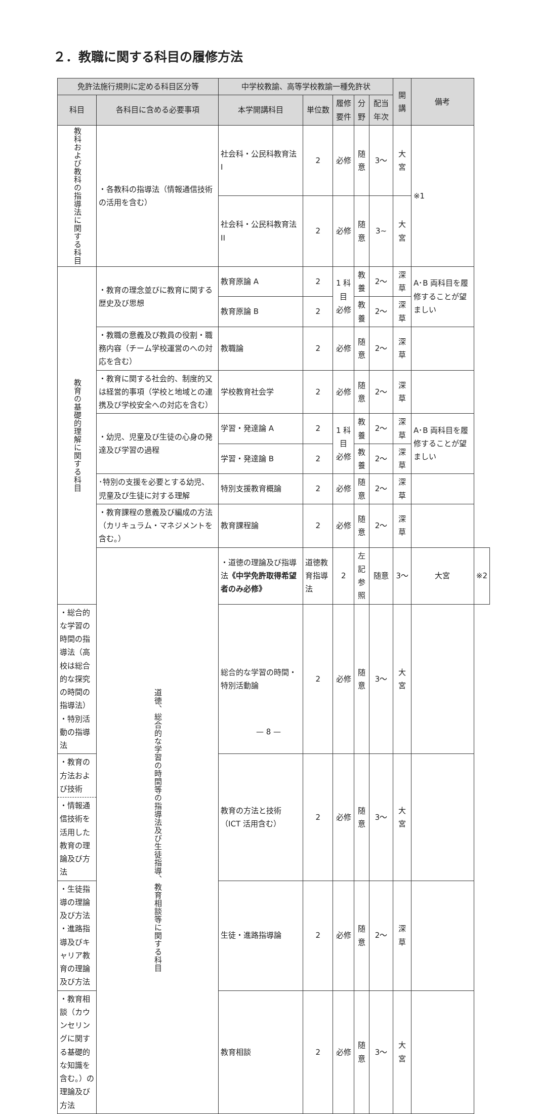２．教職に関する科目の履修方法
| 免許法施行規則に定める科目区分等 | | 中学校教諭、高等学校教諭一種免許状 | | | | | 開講 | 備考 | |
| --- | --- | --- | --- | --- | --- | --- | --- | --- | --- |
| 科目 | 各科目に含める必要事項 | 本学開講科目 | 単位数 | 履修要件 | 分野 | 配当年次 | | | |
| 教科および教科の指導法に関する科目 | ・各教科の指導法（情報通信技術の活用を含む） | 社会科・公民科教育法 I | 2 | 必修 | 随意 | 3〜 | 大宮 | ※1 | |
| | | 社会科・公民科教育法 II | 2 | 必修 | 随意 | 3~ | 大宮 | | |
| 教育の基礎的理解に関する科目 | ・教育の理念並びに教育に関する歴史及び思想 | 教育原論 A | 2 | 1 科目 必修 | 教養 | 2〜 | 深草 | A･B 両科目を履修することが望ましい | |
| | | 教育原論 B | 2 | | 教養 | 2〜 | 深草 | | |
| | ・教職の意義及び教員の役割・職務内容（チーム学校運営のへの対応を含む） | 教職論 | 2 | 必修 | 随意 | 2〜 | 深草 | | |
| | ・教育に関する社会的、制度的又は経営的事項（学校と地域との連携及び学校安全への対応を含む） | 学校教育社会学 | 2 | 必修 | 随意 | 2〜 | 深草 | | |
| | ・幼児、児童及び生徒の心身の発達及び学習の過程 | 学習・発達論 A | 2 | 1 科目 必修 | 教養 | 2〜 | 深草 | A･B 両科目を履修することが望ましい | |
| | | 学習・発達論 B | 2 | | 教養 | 2〜 | 深草 | | |
| | ･特別の支援を必要とする幼児、児童及び生徒に対する理解 | 特別支援教育概論 | 2 | 必修 | 随意 | 2〜 | 深草 | | |
| | ・教育課程の意義及び編成の方法（カリキュラム・マネジメントを含む。） | 教育課程論 | 2 | 必修 | 随意 | 2〜 | 深草 | | |
| | 道徳、総合的な学習の時間等の指導法及び生徒指導、教育相談等に関する科目 | ・道徳の理論及び指導法 《中学免許取得希望者のみ必修》 | 道徳教育指導法 | 2 | 左記 参照 | 随意 | 3〜 | 大宮 | ※2 |
| ・総合的な学習の時間の指導法（高校は総合的な探究の時間の指導法） ・特別活動の指導法 | | 総合的な学習の時間・特別活動論 | 2 | 必修 | 随意 | 3〜 | 大宮 | | |
| ・教育の方法および技術 ・情報通信技術を活用した教育の理論及び方法 | | 教育の方法と技術（ICT 活用含む） | 2 | 必修 | 随意 | 3〜 | 大宮 | | |
| ・生徒指導の理論及び方法 ・進路指導及びキャリア教育の理論及び方法 | | 生徒・進路指導論 | 2 | 必修 | 随意 | 2〜 | 深草 | | |
| ・教育相談（カウンセリングに関する基礎的な知識を含む。）の理論及び方法 | | 教育相談 | 2 | 必修 | 随意 | 3〜 | 大宮 | | |
— 8 —